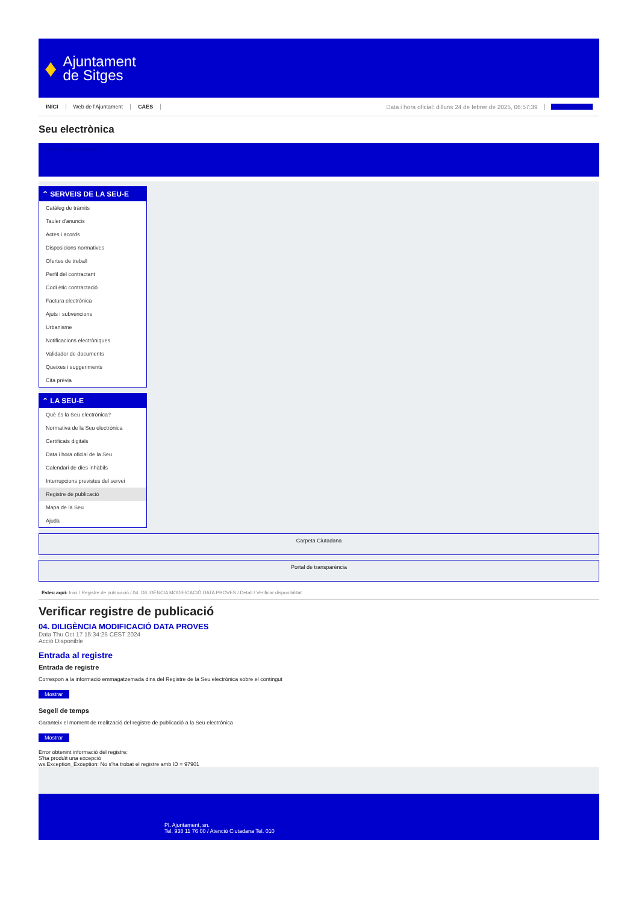♦
Ajuntament
de Sitges
INICI Web de l'Ajuntament CAES Data i hora oficial: dilluns 24 de febrer de 2025, 06:57:39 Electrònica
Seu electrònica
Obtenir còpia autèntica
⌃ SERVEIS DE LA SEU-E
Catàleg de tràmits
Tauler d'anuncis
Actes i acords
Disposicions normatives
Ofertes de treball
Perfil del contractant
Codi ètic contractació
Factura electrònica
Ajuts i subvencions
Urbanisme
Notificacions electròniques
Validador de documents
Queixes i suggeriments
Cita prèvia
⌃ LA SEU-E
Què és la Seu electrònica?
Normativa de la Seu electrònica
Certificats digitals
Data i hora oficial de la Seu
Calendari de dies inhàbils
Interrupcions previstes del servei
Registre de publicació
Mapa de la Seu
Ajuda
Carpeta Ciutadana
Portal de transparència
Esteu aquí: Inici / Registre de publicació / 04. DILIGÈNCIA MODIFICACIÓ DATA PROVES / Detall / Verificar disponibilitat
Verificar registre de publicació
04. DILIGÈNCIA MODIFICACIÓ DATA PROVES
Data Thu Oct 17 15:34:25 CEST 2024
Acció Disponible
Entrada al registre
Entrada de registre
Correspon a la informació emmagatzemada dins del Registre de la Seu electrònica sobre el contingut
Mostrar
Segell de temps
Garanteix el moment de realització del registre de publicació a la Seu electrònica
Mostrar
Error obtenint informació del registre:
S'ha produït una excepció
ws.Exception_Exception: No s'ha trobat el registre amb ID = 97901
Pl. Ajuntament, sn.
Tel. 938 11 76 00 / Atenció Ciutadana Tel. 010